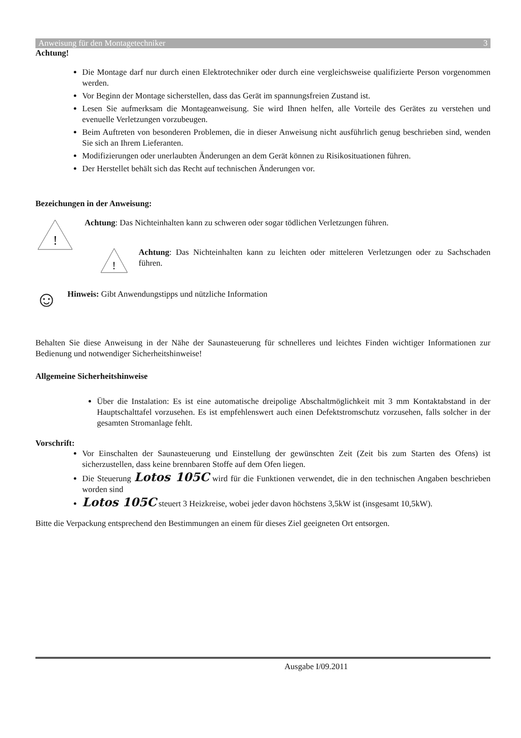Anweisung für den Montagetechniker 3
Achtung!
Die Montage darf nur durch einen Elektrotechniker oder durch eine vergleichsweise qualifizierte Person vorgenommen werden.
Vor Beginn der Montage sicherstellen, dass das Gerät im spannungsfreien Zustand ist.
Lesen Sie aufmerksam die Montageanweisung. Sie wird Ihnen helfen, alle Vorteile des Gerätes zu verstehen und evenuelle Verletzungen vorzubeugen.
Beim Auftreten von besonderen Problemen, die in dieser Anweisung nicht ausführlich genug beschrieben sind, wenden Sie sich an Ihrem Lieferanten.
Modifizierungen oder unerlaubten Änderungen an dem Gerät können zu Risikosituationen führen.
Der Herstellet behält sich das Recht auf technischen Änderungen vor.
Bezeichungen in der Anweisung:
!
Achtung: Das Nichteinhalten kann zu schweren oder sogar tödlichen Verletzungen führen.
!
Achtung: Das Nichteinhalten kann zu leichten oder mitteleren Verletzungen oder zu Sachschaden führen.
☺
Hinweis: Gibt Anwendungstipps und nützliche Information
Behalten Sie diese Anweisung in der Nähe der Saunasteuerung für schnelleres und leichtes Finden wichtiger Informationen zur Bedienung und notwendiger Sicherheitshinweise!
Allgemeine Sicherheitshinweise
Über die Instalation: Es ist eine automatische dreipolige Abschaltmöglichkeit mit 3 mm Kontaktabstand in der Hauptschalttafel vorzusehen. Es ist empfehlenswert auch einen Defektstromschutz vorzusehen, falls solcher in der gesamten Stromanlage fehlt.
Vorschrift:
Vor Einschalten der Saunasteuerung und Einstellung der gewünschten Zeit (Zeit bis zum Starten des Ofens) ist sicherzustellen, dass keine brennbaren Stoffe auf dem Ofen liegen.
Die Steuerung Lotos 105C wird für die Funktionen verwendet, die in den technischen Angaben beschrieben worden sind
Lotos 105C steuert 3 Heizkreise, wobei jeder davon höchstens 3,5kW ist (insgesamt 10,5kW).
Bitte die Verpackung entsprechend den Bestimmungen an einem für dieses Ziel geeigneten Ort entsorgen.
Ausgabe I/09.2011